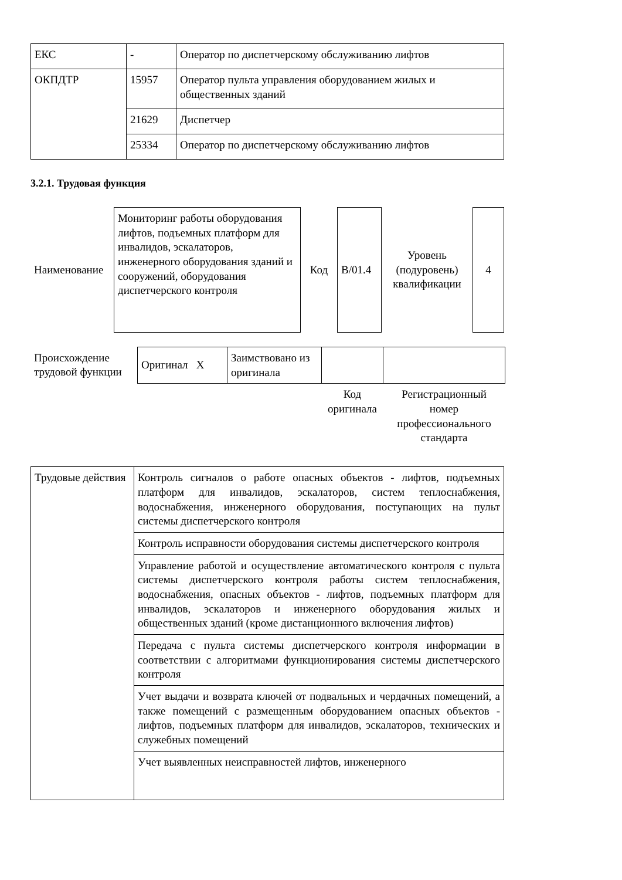| ЕКС | - | Оператор по диспетчерскому обслуживанию лифтов |
| ОКПДТР | 15957 | Оператор пульта управления оборудованием жилых и общественных зданий |
| | 21629 | Диспетчер |
| | 25334 | Оператор по диспетчерскому обслуживанию лифтов |
3.2.1. Трудовая функция
| Наименование | Мониторинг работы оборудования лифтов, подъемных платформ для инвалидов, эскалаторов, инженерного оборудования зданий и сооружений, оборудования диспетчерского контроля | Код | B/01.4 | Уровень (подуровень) квалификации | 4 |
| Происхождение трудовой функции | Оригинал X | Заимствовано из оригинала | | |
| | | | Код оригинала | Регистрационный номер профессионального стандарта |
| Трудовые действия | Контроль сигналов о работе опасных объектов - лифтов, подъемных платформ для инвалидов, эскалаторов, систем теплоснабжения, водоснабжения, инженерного оборудования, поступающих на пульт системы диспетчерского контроля |
| | Контроль исправности оборудования системы диспетчерского контроля |
| | Управление работой и осуществление автоматического контроля с пульта системы диспетчерского контроля работы систем теплоснабжения, водоснабжения, опасных объектов - лифтов, подъемных платформ для инвалидов, эскалаторов и инженерного оборудования жилых и общественных зданий (кроме дистанционного включения лифтов) |
| | Передача с пульта системы диспетчерского контроля информации в соответствии с алгоритмами функционирования системы диспетчерского контроля |
| | Учет выдачи и возврата ключей от подвальных и чердачных помещений, а также помещений с размещенным оборудованием опасных объектов - лифтов, подъемных платформ для инвалидов, эскалаторов, технических и служебных помещений |
| | Учет выявленных неисправностей лифтов, инженерного |